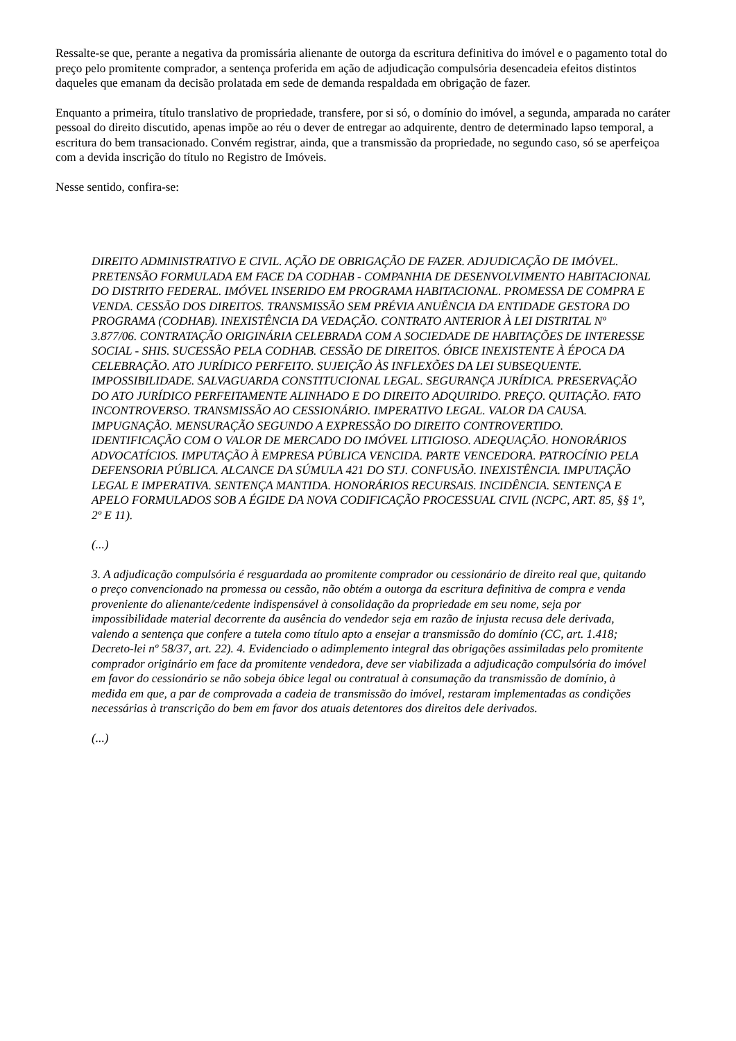Ressalte-se que, perante a negativa da promissária alienante de outorga da escritura definitiva do imóvel e o pagamento total do preço pelo promitente comprador, a sentença proferida em ação de adjudicação compulsória desencadeia efeitos distintos daqueles que emanam da decisão prolatada em sede de demanda respaldada em obrigação de fazer.
Enquanto a primeira, título translativo de propriedade, transfere, por si só, o domínio do imóvel, a segunda, amparada no caráter pessoal do direito discutido, apenas impõe ao réu o dever de entregar ao adquirente, dentro de determinado lapso temporal, a escritura do bem transacionado. Convém registrar, ainda, que a transmissão da propriedade, no segundo caso, só se aperfeiçoa com a devida inscrição do título no Registro de Imóveis.
Nesse sentido, confira-se:
DIREITO ADMINISTRATIVO E CIVIL. AÇÃO DE OBRIGAÇÃO DE FAZER. ADJUDICAÇÃO DE IMÓVEL. PRETENSÃO FORMULADA EM FACE DA CODHAB - COMPANHIA DE DESENVOLVIMENTO HABITACIONAL DO DISTRITO FEDERAL. IMÓVEL INSERIDO EM PROGRAMA HABITACIONAL. PROMESSA DE COMPRA E VENDA. CESSÃO DOS DIREITOS. TRANSMISSÃO SEM PRÉVIA ANUÊNCIA DA ENTIDADE GESTORA DO PROGRAMA (CODHAB). INEXISTÊNCIA DA VEDAÇÃO. CONTRATO ANTERIOR À LEI DISTRITAL Nº 3.877/06. CONTRATAÇÃO ORIGINÁRIA CELEBRADA COM A SOCIEDADE DE HABITAÇÕES DE INTERESSE SOCIAL - SHIS. SUCESSÃO PELA CODHAB. CESSÃO DE DIREITOS. ÓBICE INEXISTENTE À ÉPOCA DA CELEBRAÇÃO. ATO JURÍDICO PERFEITO. SUJEIÇÃO ÀS INFLEXÕES DA LEI SUBSEQUENTE. IMPOSSIBILIDADE. SALVAGUARDA CONSTITUCIONAL LEGAL. SEGURANÇA JURÍDICA. PRESERVAÇÃO DO ATO JURÍDICO PERFEITAMENTE ALINHADO E DO DIREITO ADQUIRIDO. PREÇO. QUITAÇÃO. FATO INCONTROVERSO. TRANSMISSÃO AO CESSIONÁRIO. IMPERATIVO LEGAL. VALOR DA CAUSA. IMPUGNAÇÃO. MENSURAÇÃO SEGUNDO A EXPRESSÃO DO DIREITO CONTROVERTIDO. IDENTIFICAÇÃO COM O VALOR DE MERCADO DO IMÓVEL LITIGIOSO. ADEQUAÇÃO. HONORÁRIOS ADVOCATÍCIOS. IMPUTAÇÃO À EMPRESA PÚBLICA VENCIDA. PARTE VENCEDORA. PATROCÍNIO PELA DEFENSORIA PÚBLICA. ALCANCE DA SÚMULA 421 DO STJ. CONFUSÃO. INEXISTÊNCIA. IMPUTAÇÃO LEGAL E IMPERATIVA. SENTENÇA MANTIDA. HONORÁRIOS RECURSAIS. INCIDÊNCIA. SENTENÇA E APELO FORMULADOS SOB A ÉGIDE DA NOVA CODIFICAÇÃO PROCESSUAL CIVIL (NCPC, ART. 85, §§ 1º, 2º E 11).
(...)
3. A adjudicação compulsória é resguardada ao promitente comprador ou cessionário de direito real que, quitando o preço convencionado na promessa ou cessão, não obtém a outorga da escritura definitiva de compra e venda proveniente do alienante/cedente indispensável à consolidação da propriedade em seu nome, seja por impossibilidade material decorrente da ausência do vendedor seja em razão de injusta recusa dele derivada, valendo a sentença que confere a tutela como título apto a ensejar a transmissão do domínio (CC, art. 1.418; Decreto-lei nº 58/37, art. 22). 4. Evidenciado o adimplemento integral das obrigações assimiladas pelo promitente comprador originário em face da promitente vendedora, deve ser viabilizada a adjudicação compulsória do imóvel em favor do cessionário se não sobeja óbice legal ou contratual à consumação da transmissão de domínio, à medida em que, a par de comprovada a cadeia de transmissão do imóvel, restaram implementadas as condições necessárias à transcrição do bem em favor dos atuais detentores dos direitos dele derivados.
(...)